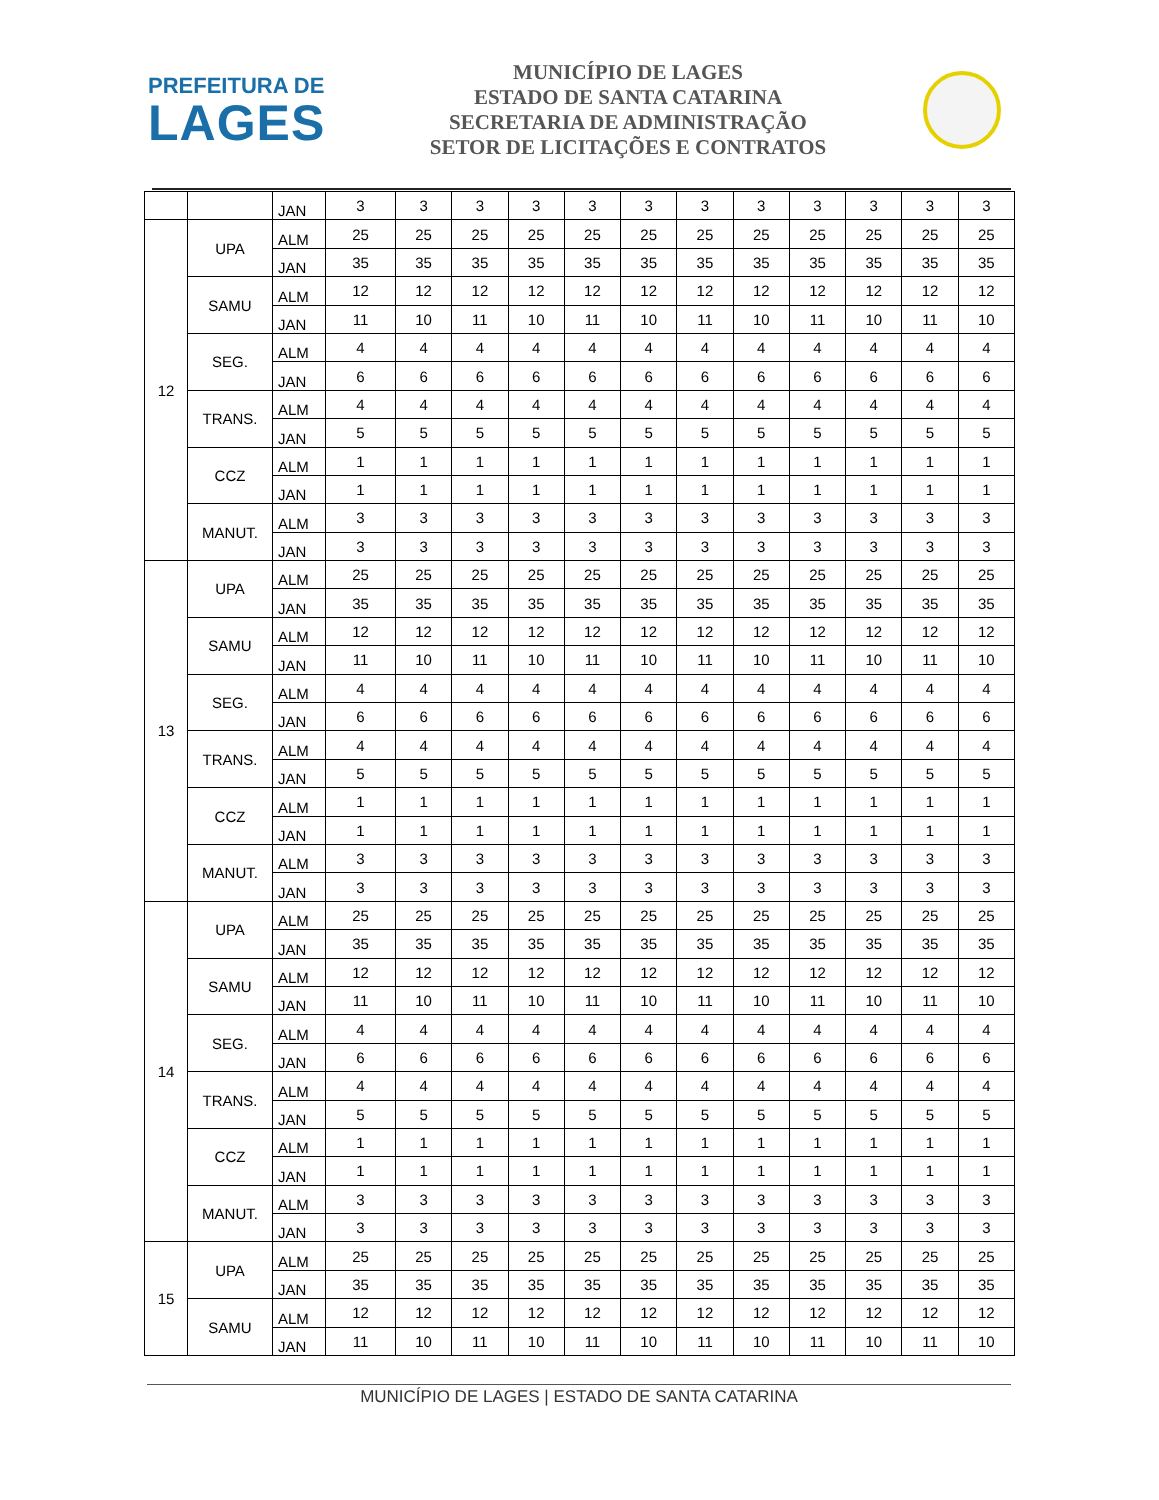PREFEITURA DE
LAGES
MUNICÍPIO DE LAGES
ESTADO DE SANTA CATARINA
SECRETARIA DE ADMINISTRAÇÃO
SETOR DE LICITAÇÕES E CONTRATOS
| | | JAN | 3 | 3 | 3 | 3 | 3 | 3 | 3 | 3 | 3 | 3 | 3 | 3 |
| 12 | UPA | ALM | 25 | 25 | 25 | 25 | 25 | 25 | 25 | 25 | 25 | 25 | 25 | 25 |
| | | JAN | 35 | 35 | 35 | 35 | 35 | 35 | 35 | 35 | 35 | 35 | 35 | 35 |
| | SAMU | ALM | 12 | 12 | 12 | 12 | 12 | 12 | 12 | 12 | 12 | 12 | 12 | 12 |
| | | JAN | 11 | 10 | 11 | 10 | 11 | 10 | 11 | 10 | 11 | 10 | 11 | 10 |
| | SEG. | ALM | 4 | 4 | 4 | 4 | 4 | 4 | 4 | 4 | 4 | 4 | 4 | 4 |
| | | JAN | 6 | 6 | 6 | 6 | 6 | 6 | 6 | 6 | 6 | 6 | 6 | 6 |
| | TRANS. | ALM | 4 | 4 | 4 | 4 | 4 | 4 | 4 | 4 | 4 | 4 | 4 | 4 |
| | | JAN | 5 | 5 | 5 | 5 | 5 | 5 | 5 | 5 | 5 | 5 | 5 | 5 |
| | CCZ | ALM | 1 | 1 | 1 | 1 | 1 | 1 | 1 | 1 | 1 | 1 | 1 | 1 |
| | | JAN | 1 | 1 | 1 | 1 | 1 | 1 | 1 | 1 | 1 | 1 | 1 | 1 |
| | MANUT. | ALM | 3 | 3 | 3 | 3 | 3 | 3 | 3 | 3 | 3 | 3 | 3 | 3 |
| | | JAN | 3 | 3 | 3 | 3 | 3 | 3 | 3 | 3 | 3 | 3 | 3 | 3 |
| 13 | UPA | ALM | 25 | 25 | 25 | 25 | 25 | 25 | 25 | 25 | 25 | 25 | 25 | 25 |
| | | JAN | 35 | 35 | 35 | 35 | 35 | 35 | 35 | 35 | 35 | 35 | 35 | 35 |
| | SAMU | ALM | 12 | 12 | 12 | 12 | 12 | 12 | 12 | 12 | 12 | 12 | 12 | 12 |
| | | JAN | 11 | 10 | 11 | 10 | 11 | 10 | 11 | 10 | 11 | 10 | 11 | 10 |
| | SEG. | ALM | 4 | 4 | 4 | 4 | 4 | 4 | 4 | 4 | 4 | 4 | 4 | 4 |
| | | JAN | 6 | 6 | 6 | 6 | 6 | 6 | 6 | 6 | 6 | 6 | 6 | 6 |
| | TRANS. | ALM | 4 | 4 | 4 | 4 | 4 | 4 | 4 | 4 | 4 | 4 | 4 | 4 |
| | | JAN | 5 | 5 | 5 | 5 | 5 | 5 | 5 | 5 | 5 | 5 | 5 | 5 |
| | CCZ | ALM | 1 | 1 | 1 | 1 | 1 | 1 | 1 | 1 | 1 | 1 | 1 | 1 |
| | | JAN | 1 | 1 | 1 | 1 | 1 | 1 | 1 | 1 | 1 | 1 | 1 | 1 |
| | MANUT. | ALM | 3 | 3 | 3 | 3 | 3 | 3 | 3 | 3 | 3 | 3 | 3 | 3 |
| | | JAN | 3 | 3 | 3 | 3 | 3 | 3 | 3 | 3 | 3 | 3 | 3 | 3 |
| 14 | UPA | ALM | 25 | 25 | 25 | 25 | 25 | 25 | 25 | 25 | 25 | 25 | 25 | 25 |
| | | JAN | 35 | 35 | 35 | 35 | 35 | 35 | 35 | 35 | 35 | 35 | 35 | 35 |
| | SAMU | ALM | 12 | 12 | 12 | 12 | 12 | 12 | 12 | 12 | 12 | 12 | 12 | 12 |
| | | JAN | 11 | 10 | 11 | 10 | 11 | 10 | 11 | 10 | 11 | 10 | 11 | 10 |
| | SEG. | ALM | 4 | 4 | 4 | 4 | 4 | 4 | 4 | 4 | 4 | 4 | 4 | 4 |
| | | JAN | 6 | 6 | 6 | 6 | 6 | 6 | 6 | 6 | 6 | 6 | 6 | 6 |
| | TRANS. | ALM | 4 | 4 | 4 | 4 | 4 | 4 | 4 | 4 | 4 | 4 | 4 | 4 |
| | | JAN | 5 | 5 | 5 | 5 | 5 | 5 | 5 | 5 | 5 | 5 | 5 | 5 |
| | CCZ | ALM | 1 | 1 | 1 | 1 | 1 | 1 | 1 | 1 | 1 | 1 | 1 | 1 |
| | | JAN | 1 | 1 | 1 | 1 | 1 | 1 | 1 | 1 | 1 | 1 | 1 | 1 |
| | MANUT. | ALM | 3 | 3 | 3 | 3 | 3 | 3 | 3 | 3 | 3 | 3 | 3 | 3 |
| | | JAN | 3 | 3 | 3 | 3 | 3 | 3 | 3 | 3 | 3 | 3 | 3 | 3 |
| 15 | UPA | ALM | 25 | 25 | 25 | 25 | 25 | 25 | 25 | 25 | 25 | 25 | 25 | 25 |
| | | JAN | 35 | 35 | 35 | 35 | 35 | 35 | 35 | 35 | 35 | 35 | 35 | 35 |
| | SAMU | ALM | 12 | 12 | 12 | 12 | 12 | 12 | 12 | 12 | 12 | 12 | 12 | 12 |
| | | JAN | 11 | 10 | 11 | 10 | 11 | 10 | 11 | 10 | 11 | 10 | 11 | 10 |
MUNICÍPIO DE LAGES | ESTADO DE SANTA CATARINA